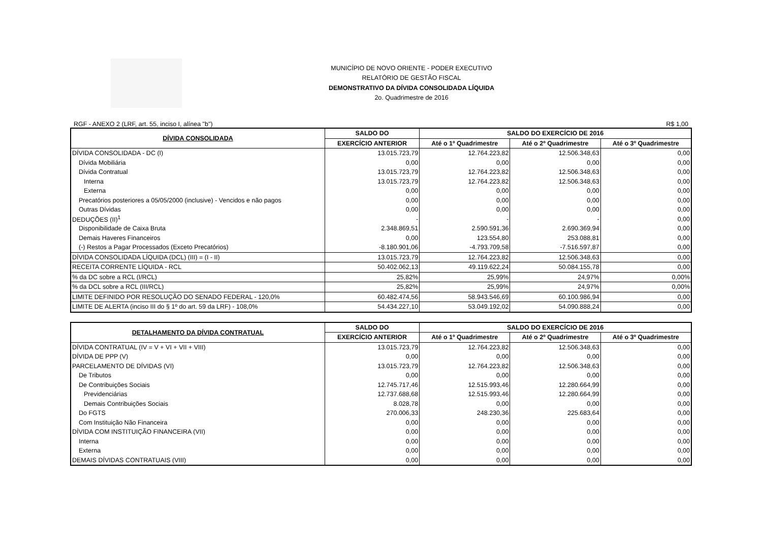MUNICÍPIO DE NOVO ORIENTE - PODER EXECUTIVO
RELATÓRIO DE GESTÃO FISCAL
DEMONSTRATIVO DA DÍVIDA CONSOLIDADA LÍQUIDA
2o. Quadrimestre de 2016
RGF - ANEXO 2 (LRF, art. 55, inciso I, alínea "b") R$ 1,00
| DÍVIDA CONSOLIDADA | SALDO DO | SALDO DO EXERCÍCIO DE 2016 | | |
| --- | --- | --- | --- | --- |
| | EXERCÍCIO ANTERIOR | Até o 1º Quadrimestre | Até o 2º Quadrimestre | Até o 3º Quadrimestre |
| DÍVIDA CONSOLIDADA - DC (I) | 13.015.723,79 | 12.764.223,82 | 12.506.348,63 | 0,00 |
| Dívida Mobiliária | 0,00 | 0,00 | 0,00 | 0,00 |
| Dívida Contratual | 13.015.723,79 | 12.764.223,82 | 12.506.348,63 | 0,00 |
| Interna | 13.015.723,79 | 12.764.223,82 | 12.506.348,63 | 0,00 |
| Externa | 0,00 | 0,00 | 0,00 | 0,00 |
| Precatórios posteriores a 05/05/2000 (inclusive) - Vencidos e não pagos | 0,00 | 0,00 | 0,00 | 0,00 |
| Outras Dívidas | 0,00 | 0,00 | 0,00 | 0,00 |
| DEDUÇÕES (II)<sup>1</sup> | - | - | - | 0,00 |
| Disponibilidade de Caixa Bruta | 2.348.869,51 | 2.590.591,36 | 2.690.369,94 | 0,00 |
| Demais Haveres Financeiros | 0,00 | 123.554,80 | 253.088,81 | 0,00 |
| (-) Restos a Pagar Processados (Exceto Precatórios) | -8.180.901,06 | -4.793.709,58 | -7.516.597,87 | 0,00 |
| DÍVIDA CONSOLIDADA LÍQUIDA (DCL) (III) = (I - II) | 13.015.723,79 | 12.764.223,82 | 12.506.348,63 | 0,00 |
| RECEITA CORRENTE LÍQUIDA - RCL | 50.402.062,13 | 49.119.622,24 | 50.084.155,78 | 0,00 |
| % da DC sobre a RCL (I/RCL) | 25,82% | 25,99% | 24,97% | 0,00% |
| % da DCL sobre a RCL (III/RCL) | 25,82% | 25,99% | 24,97% | 0,00% |
| LIMITE DEFINIDO POR RESOLUÇÃO DO SENADO FEDERAL - 120,0% | 60.482.474,56 | 58.943.546,69 | 60.100.986,94 | 0,00 |
| LIMITE DE ALERTA (inciso III do § 1º do art. 59 da LRF) - 108,0% | 54.434.227,10 | 53.049.192,02 | 54.090.888,24 | 0,00 |
| DETALHAMENTO DA DÍVIDA CONTRATUAL | SALDO DO | SALDO DO EXERCÍCIO DE 2016 | | |
| --- | --- | --- | --- | --- |
| | EXERCÍCIO ANTERIOR | Até o 1º Quadrimestre | Até o 2º Quadrimestre | Até o 3º Quadrimestre |
| DÍVIDA CONTRATUAL (IV = V + VI + VII + VIII) | 13.015.723,79 | 12.764.223,82 | 12.506.348,63 | 0,00 |
| DÍVIDA DE PPP (V) | 0,00 | 0,00 | 0,00 | 0,00 |
| PARCELAMENTO DE DÍVIDAS (VI) | 13.015.723,79 | 12.764.223,82 | 12.506.348,63 | 0,00 |
| De Tributos | 0,00 | 0,00 | 0,00 | 0,00 |
| De Contribuições Sociais | 12.745.717,46 | 12.515.993,46 | 12.280.664,99 | 0,00 |
| Previdenciárias | 12.737.688,68 | 12.515.993,46 | 12.280.664,99 | 0,00 |
| Demais Contribuições Sociais | 8.028,78 | 0,00 | 0,00 | 0,00 |
| Do FGTS | 270.006,33 | 248.230,36 | 225.683,64 | 0,00 |
| Com Instituição Não Financeira | 0,00 | 0,00 | 0,00 | 0,00 |
| DÍVIDA COM INSTITUIÇÃO FINANCEIRA (VII) | 0,00 | 0,00 | 0,00 | 0,00 |
| Interna | 0,00 | 0,00 | 0,00 | 0,00 |
| Externa | 0,00 | 0,00 | 0,00 | 0,00 |
| DEMAIS DÍVIDAS CONTRATUAIS (VIII) | 0,00 | 0,00 | 0,00 | 0,00 |